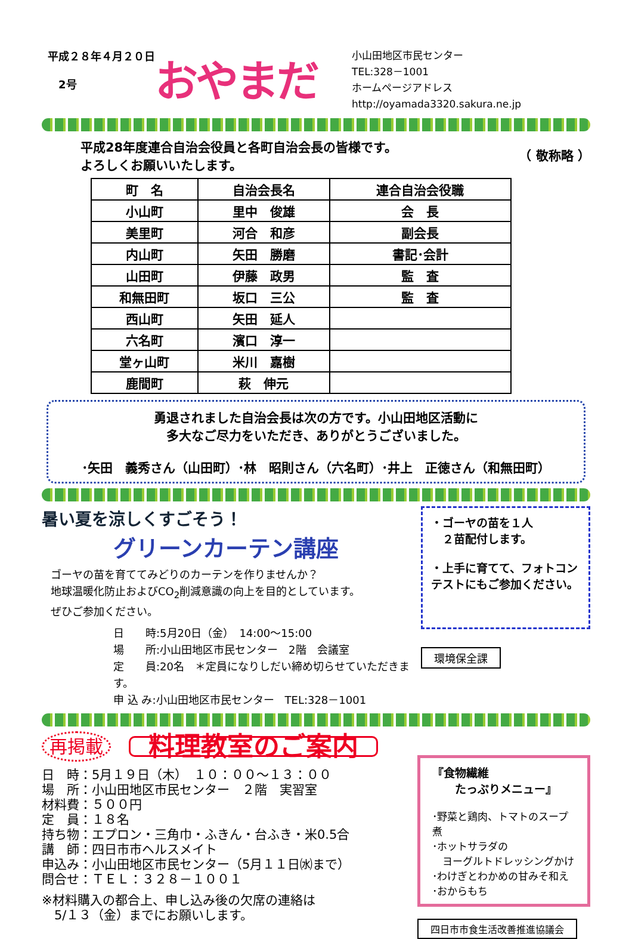平成２８年４月２０日
　2号
おやまだ
小山田地区市民センター
TEL:328－1001
ホームページアドレス
http://oyamada3320.sakura.ne.jp
平成28年度連合自治会役員と各町自治会長の皆様です。
よろしくお願いいたします。
（ 敬称略 ）
| 町 名 | 自治会長名 | 連合自治会役職 |
| --- | --- | --- |
| 小山町 | 里中 俊雄 | 会 長 |
| 美里町 | 河合 和彦 | 副会長 |
| 内山町 | 矢田 勝磨 | 書記･会計 |
| 山田町 | 伊藤 政男 | 監 査 |
| 和無田町 | 坂口 三公 | 監 査 |
| 西山町 | 矢田 延人 | |
| 六名町 | 濱口 淳一 | |
| 堂ヶ山町 | 米川 嘉樹 | |
| 鹿間町 | 萩 伸元 | |
勇退されました自治会長は次の方です。小山田地区活動に
多大なご尽力をいただき、ありがとうございました。
･矢田　義秀さん（山田町）･林　昭則さん（六名町）･井上　正徳さん（和無田町）
暑い夏を涼しくすごそう！
グリーンカーテン講座
ゴーヤの苗を育ててみどりのカーテンを作りませんか？
地球温暖化防止およびCO<sub>2</sub>削減意識の向上を目的としています。
ぜひご参加ください。
日　　時:5月20日（金）　14:00～15:00
場　　所:小山田地区市民センター　2階　会議室
定　　員:20名　＊定員になりしだい締め切らせていただきます。
申 込 み:小山田地区市民センター　TEL:328－1001
・ゴーヤの苗を１人
　２苗配付します。
・上手に育てて、フォトコンテストにもご参加ください。
環境保全課
再掲載 料理教室のご案内
日　時：5月１９日（木）　１０：００～１３：００
場　所：小山田地区市民センター　２階　実習室
材料費：５００円
定　員：１８名
持ち物：エプロン・三角巾・ふきん・台ふき・米0.5合
講　師：四日市市ヘルスメイト
申込み：小山田地区市民センター（5月１１日㈬まで）
問合せ：ＴＥＬ：３２８－１００１
※材料購入の都合上、申し込み後の欠席の連絡は
　5/１３（金）までにお願いします。
『食物繊維
　　たっぷりメニュー』
･野菜と鶏肉、トマトのスープ煮
･ホットサラダの
　ヨーグルトドレッシングかけ
･わけぎとわかめの甘みそ和え
･おからもち
四日市市食生活改善推進協議会